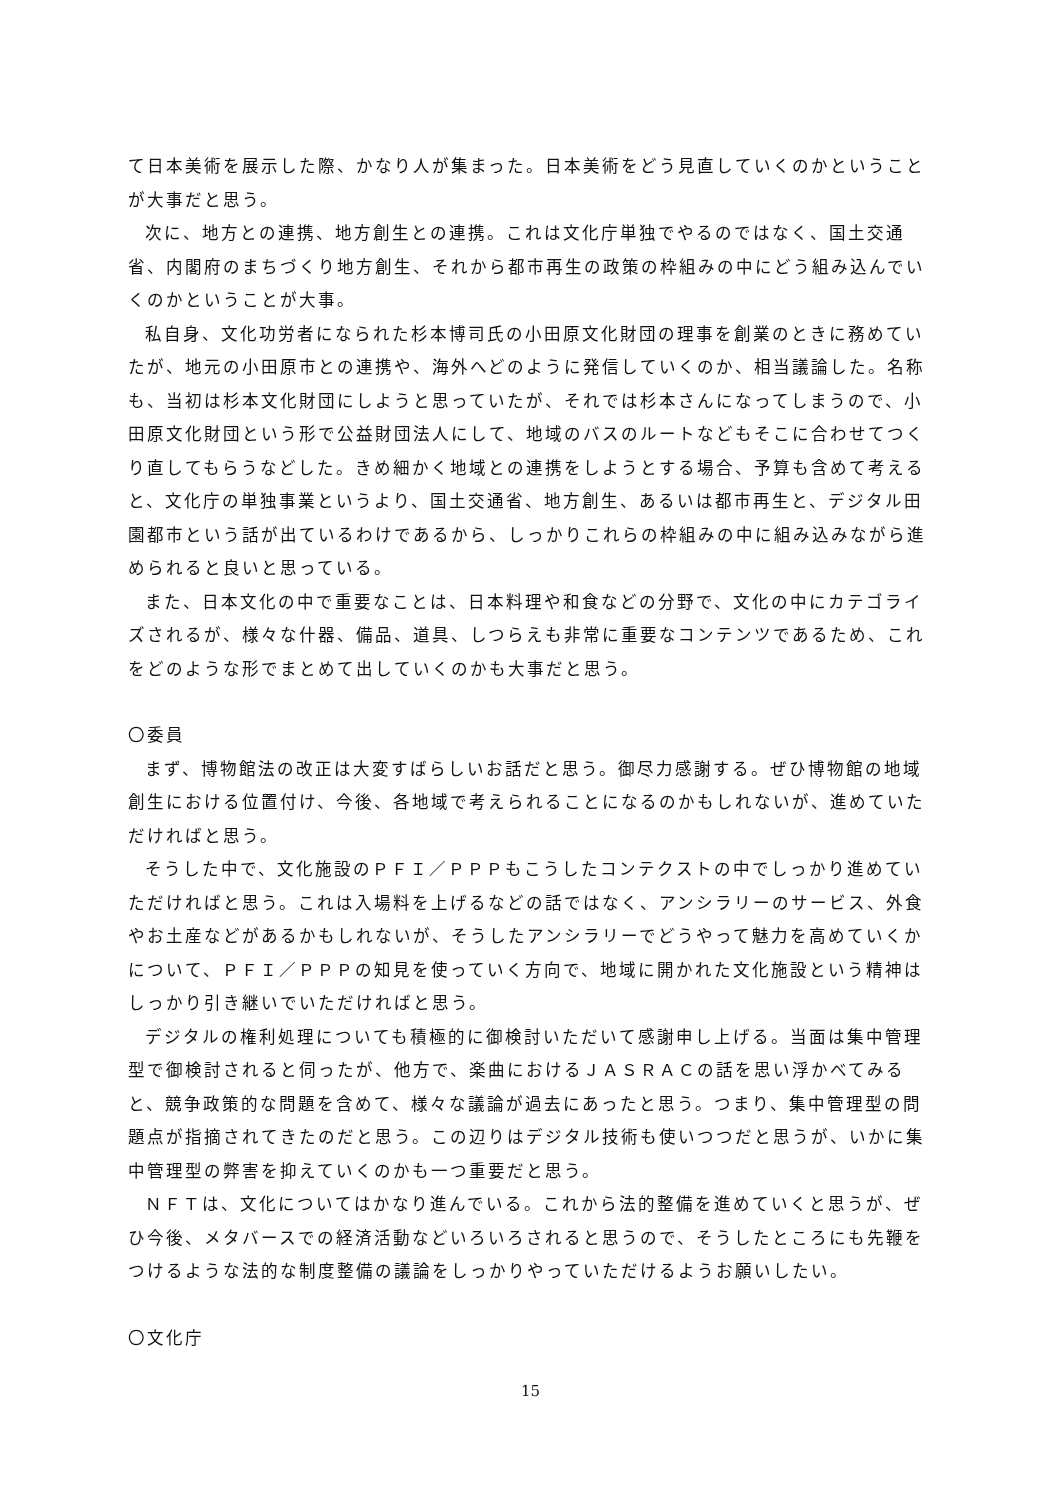て日本美術を展示した際、かなり人が集まった。日本美術をどう見直していくのかということが大事だと思う。
次に、地方との連携、地方創生との連携。これは文化庁単独でやるのではなく、国土交通省、内閣府のまちづくり地方創生、それから都市再生の政策の枠組みの中にどう組み込んでいくのかということが大事。
私自身、文化功労者になられた杉本博司氏の小田原文化財団の理事を創業のときに務めていたが、地元の小田原市との連携や、海外へどのように発信していくのか、相当議論した。名称も、当初は杉本文化財団にしようと思っていたが、それでは杉本さんになってしまうので、小田原文化財団という形で公益財団法人にして、地域のバスのルートなどもそこに合わせてつくり直してもらうなどした。きめ細かく地域との連携をしようとする場合、予算も含めて考えると、文化庁の単独事業というより、国土交通省、地方創生、あるいは都市再生と、デジタル田園都市という話が出ているわけであるから、しっかりこれらの枠組みの中に組み込みながら進められると良いと思っている。
また、日本文化の中で重要なことは、日本料理や和食などの分野で、文化の中にカテゴライズされるが、様々な什器、備品、道具、しつらえも非常に重要なコンテンツであるため、これをどのような形でまとめて出していくのかも大事だと思う。
〇委員
まず、博物館法の改正は大変すばらしいお話だと思う。御尽力感謝する。ぜひ博物館の地域創生における位置付け、今後、各地域で考えられることになるのかもしれないが、進めていただければと思う。
そうした中で、文化施設のＰＦＩ／ＰＰＰもこうしたコンテクストの中でしっかり進めていただければと思う。これは入場料を上げるなどの話ではなく、アンシラリーのサービス、外食やお土産などがあるかもしれないが、そうしたアンシラリーでどうやって魅力を高めていくかについて、ＰＦＩ／ＰＰＰの知見を使っていく方向で、地域に開かれた文化施設という精神はしっかり引き継いでいただければと思う。
デジタルの権利処理についても積極的に御検討いただいて感謝申し上げる。当面は集中管理型で御検討されると伺ったが、他方で、楽曲におけるＪＡＳＲＡＣの話を思い浮かべてみると、競争政策的な問題を含めて、様々な議論が過去にあったと思う。つまり、集中管理型の問題点が指摘されてきたのだと思う。この辺りはデジタル技術も使いつつだと思うが、いかに集中管理型の弊害を抑えていくのかも一つ重要だと思う。
ＮＦＴは、文化についてはかなり進んでいる。これから法的整備を進めていくと思うが、ぜひ今後、メタバースでの経済活動などいろいろされると思うので、そうしたところにも先鞭をつけるような法的な制度整備の議論をしっかりやっていただけるようお願いしたい。
〇文化庁
15